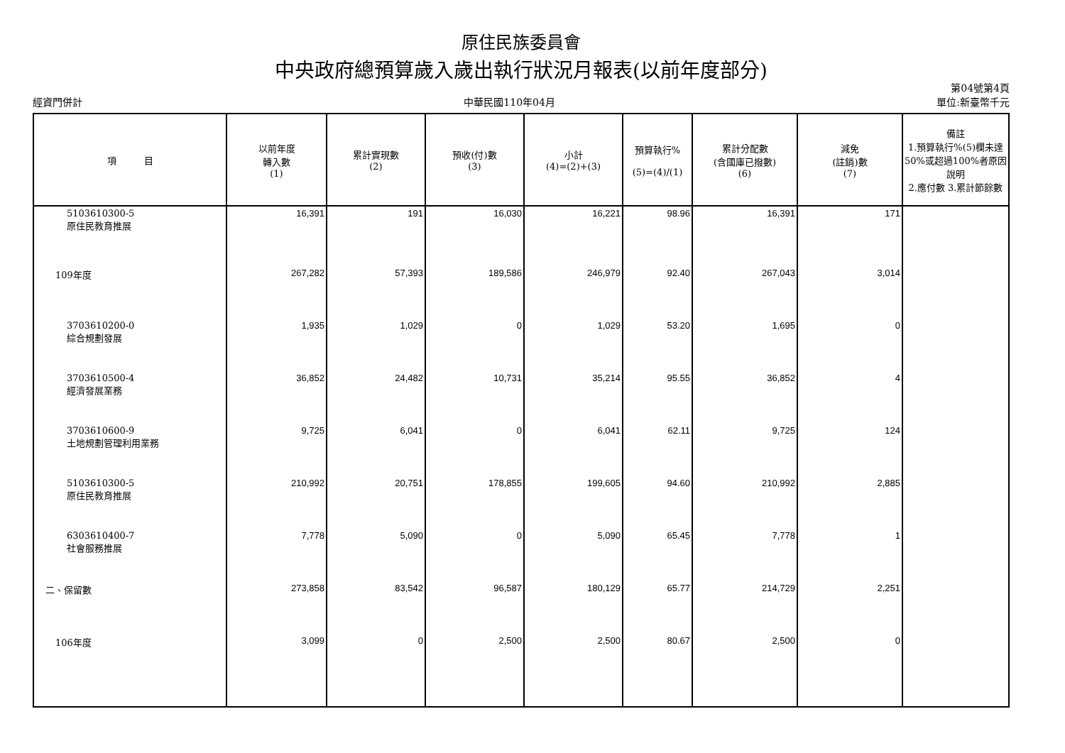原住民族委員會
中央政府總預算歲入歲出執行狀況月報表(以前年度部分)
經資門併計
中華民國110年04月
第04號第4頁
單位:新臺幣千元
| 項 目 | 以前年度 轉入數 (1) | 累計實現數 (2) | 預收(付)數 (3) | 小計 (4)=(2)+(3) | 預算執行% (5)=(4)/(1) | 累計分配數 (含國庫已撥數) (6) | 減免 (註銷)數 (7) | 備註 1.預算執行%(5)欄未達50%或超過100%者原因說明 2.應付數 3.累計節餘數 |
| --- | --- | --- | --- | --- | --- | --- | --- | --- |
| 5103610300-5 原住民教育推展 | 16,391 | 191 | 16,030 | 16,221 | 98.96 | 16,391 | 171 | |
| 109年度 | 267,282 | 57,393 | 189,586 | 246,979 | 92.40 | 267,043 | 3,014 | |
| 3703610200-0 綜合規劃發展 | 1,935 | 1,029 | 0 | 1,029 | 53.20 | 1,695 | 0 | |
| 3703610500-4 經濟發展業務 | 36,852 | 24,482 | 10,731 | 35,214 | 95.55 | 36,852 | 4 | |
| 3703610600-9 土地規劃管理利用業務 | 9,725 | 6,041 | 0 | 6,041 | 62.11 | 9,725 | 124 | |
| 5103610300-5 原住民教育推展 | 210,992 | 20,751 | 178,855 | 199,605 | 94.60 | 210,992 | 2,885 | |
| 6303610400-7 社會服務推展 | 7,778 | 5,090 | 0 | 5,090 | 65.45 | 7,778 | 1 | |
| 二、保留數 | 273,858 | 83,542 | 96,587 | 180,129 | 65.77 | 214,729 | 2,251 | |
| 106年度 | 3,099 | 0 | 2,500 | 2,500 | 80.67 | 2,500 | 0 | |